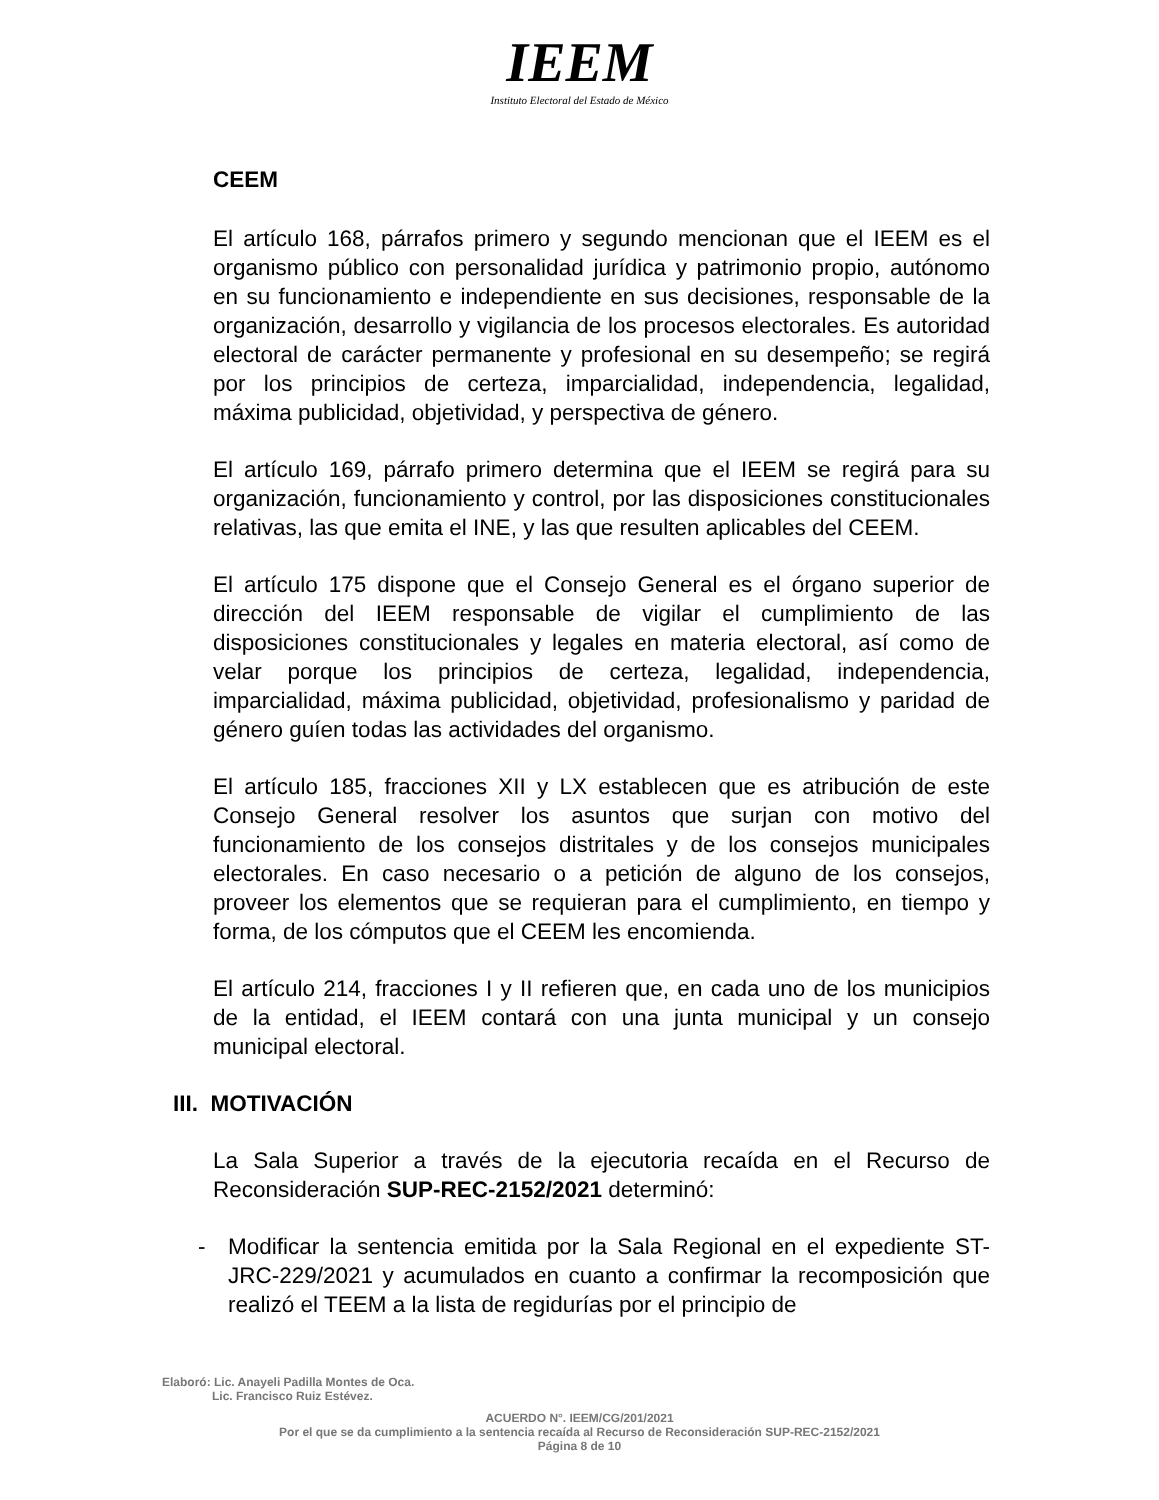IEEM
Instituto Electoral del Estado de México
CEEM
El artículo 168, párrafos primero y segundo mencionan que el IEEM es el organismo público con personalidad jurídica y patrimonio propio, autónomo en su funcionamiento e independiente en sus decisiones, responsable de la organización, desarrollo y vigilancia de los procesos electorales. Es autoridad electoral de carácter permanente y profesional en su desempeño; se regirá por los principios de certeza, imparcialidad, independencia, legalidad, máxima publicidad, objetividad, y perspectiva de género.
El artículo 169, párrafo primero determina que el IEEM se regirá para su organización, funcionamiento y control, por las disposiciones constitucionales relativas, las que emita el INE, y las que resulten aplicables del CEEM.
El artículo 175 dispone que el Consejo General es el órgano superior de dirección del IEEM responsable de vigilar el cumplimiento de las disposiciones constitucionales y legales en materia electoral, así como de velar porque los principios de certeza, legalidad, independencia, imparcialidad, máxima publicidad, objetividad, profesionalismo y paridad de género guíen todas las actividades del organismo.
El artículo 185, fracciones XII y LX establecen que es atribución de este Consejo General resolver los asuntos que surjan con motivo del funcionamiento de los consejos distritales y de los consejos municipales electorales. En caso necesario o a petición de alguno de los consejos, proveer los elementos que se requieran para el cumplimiento, en tiempo y forma, de los cómputos que el CEEM les encomienda.
El artículo 214, fracciones I y II refieren que, en cada uno de los municipios de la entidad, el IEEM contará con una junta municipal y un consejo municipal electoral.
III. MOTIVACIÓN
La Sala Superior a través de la ejecutoria recaída en el Recurso de Reconsideración SUP-REC-2152/2021 determinó:
- Modificar la sentencia emitida por la Sala Regional en el expediente ST-JRC-229/2021 y acumulados en cuanto a confirmar la recomposición que realizó el TEEM a la lista de regidurías por el principio de
Elaboró: Lic. Anayeli Padilla Montes de Oca.
Lic. Francisco Ruiz Estévez.
ACUERDO N°. IEEM/CG/201/2021
Por el que se da cumplimiento a la sentencia recaída al Recurso de Reconsideración SUP-REC-2152/2021
Página 8 de 10